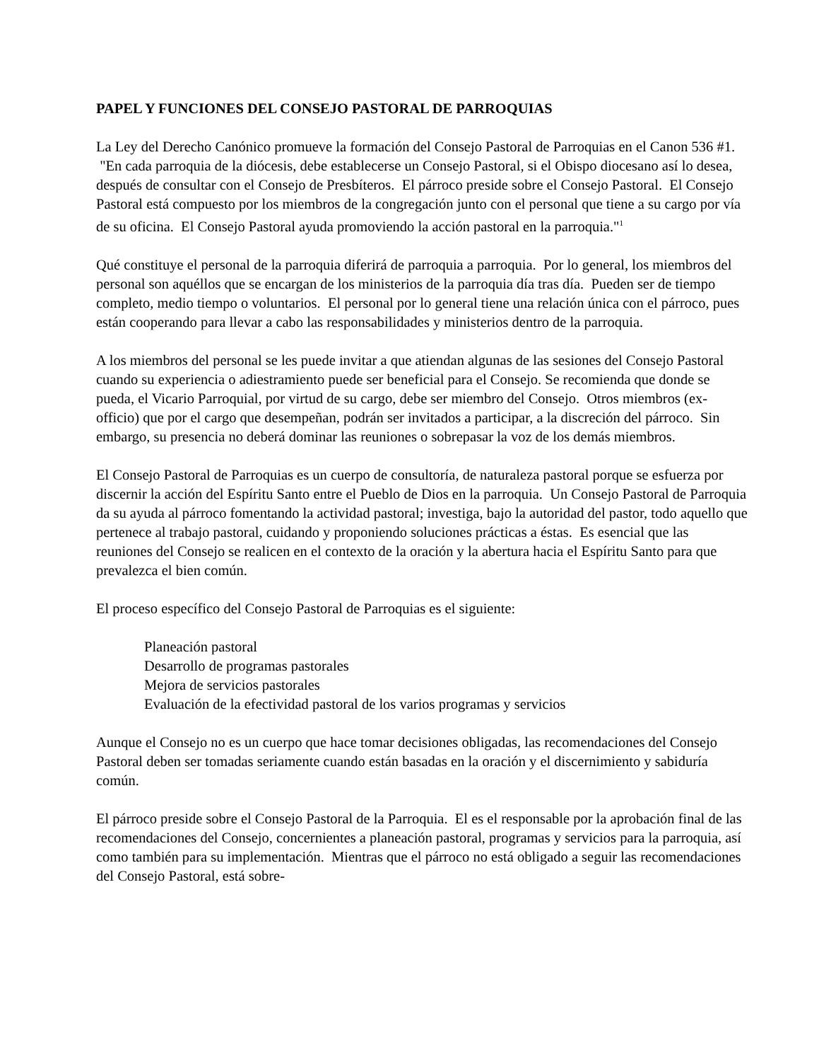PAPEL Y FUNCIONES DEL CONSEJO PASTORAL DE PARROQUIAS
La Ley del Derecho Canónico promueve la formación del Consejo Pastoral de Parroquias en el Canon 536 #1. "En cada parroquia de la diócesis, debe establecerse un Consejo Pastoral, si el Obispo diocesano así lo desea, después de consultar con el Consejo de Presbíteros. El párroco preside sobre el Consejo Pastoral. El Consejo Pastoral está compuesto por los miembros de la congregación junto con el personal que tiene a su cargo por vía de su oficina. El Consejo Pastoral ayuda promoviendo la acción pastoral en la parroquia."<sup>1</sup>
Qué constituye el personal de la parroquia diferirá de parroquia a parroquia. Por lo general, los miembros del personal son aquéllos que se encargan de los ministerios de la parroquia día tras día. Pueden ser de tiempo completo, medio tiempo o voluntarios. El personal por lo general tiene una relación única con el párroco, pues están cooperando para llevar a cabo las responsabilidades y ministerios dentro de la parroquia.
A los miembros del personal se les puede invitar a que atiendan algunas de las sesiones del Consejo Pastoral cuando su experiencia o adiestramiento puede ser beneficial para el Consejo. Se recomienda que donde se pueda, el Vicario Parroquial, por virtud de su cargo, debe ser miembro del Consejo. Otros miembros (ex-officio) que por el cargo que desempeñan, podrán ser invitados a participar, a la discreción del párroco. Sin embargo, su presencia no deberá dominar las reuniones o sobrepasar la voz de los demás miembros.
El Consejo Pastoral de Parroquias es un cuerpo de consultoría, de naturaleza pastoral porque se esfuerza por discernir la acción del Espíritu Santo entre el Pueblo de Dios en la parroquia. Un Consejo Pastoral de Parroquia da su ayuda al párroco fomentando la actividad pastoral; investiga, bajo la autoridad del pastor, todo aquello que pertenece al trabajo pastoral, cuidando y proponiendo soluciones prácticas a éstas. Es esencial que las reuniones del Consejo se realicen en el contexto de la oración y la abertura hacia el Espíritu Santo para que prevalezca el bien común.
El proceso específico del Consejo Pastoral de Parroquias es el siguiente:
Planeación pastoral
Desarrollo de programas pastorales
Mejora de servicios pastorales
Evaluación de la efectividad pastoral de los varios programas y servicios
Aunque el Consejo no es un cuerpo que hace tomar decisiones obligadas, las recomendaciones del Consejo Pastoral deben ser tomadas seriamente cuando están basadas en la oración y el discernimiento y sabiduría común.
El párroco preside sobre el Consejo Pastoral de la Parroquia. El es el responsable por la aprobación final de las recomendaciones del Consejo, concernientes a planeación pastoral, programas y servicios para la parroquia, así como también para su implementación. Mientras que el párroco no está obligado a seguir las recomendaciones del Consejo Pastoral, está sobre-